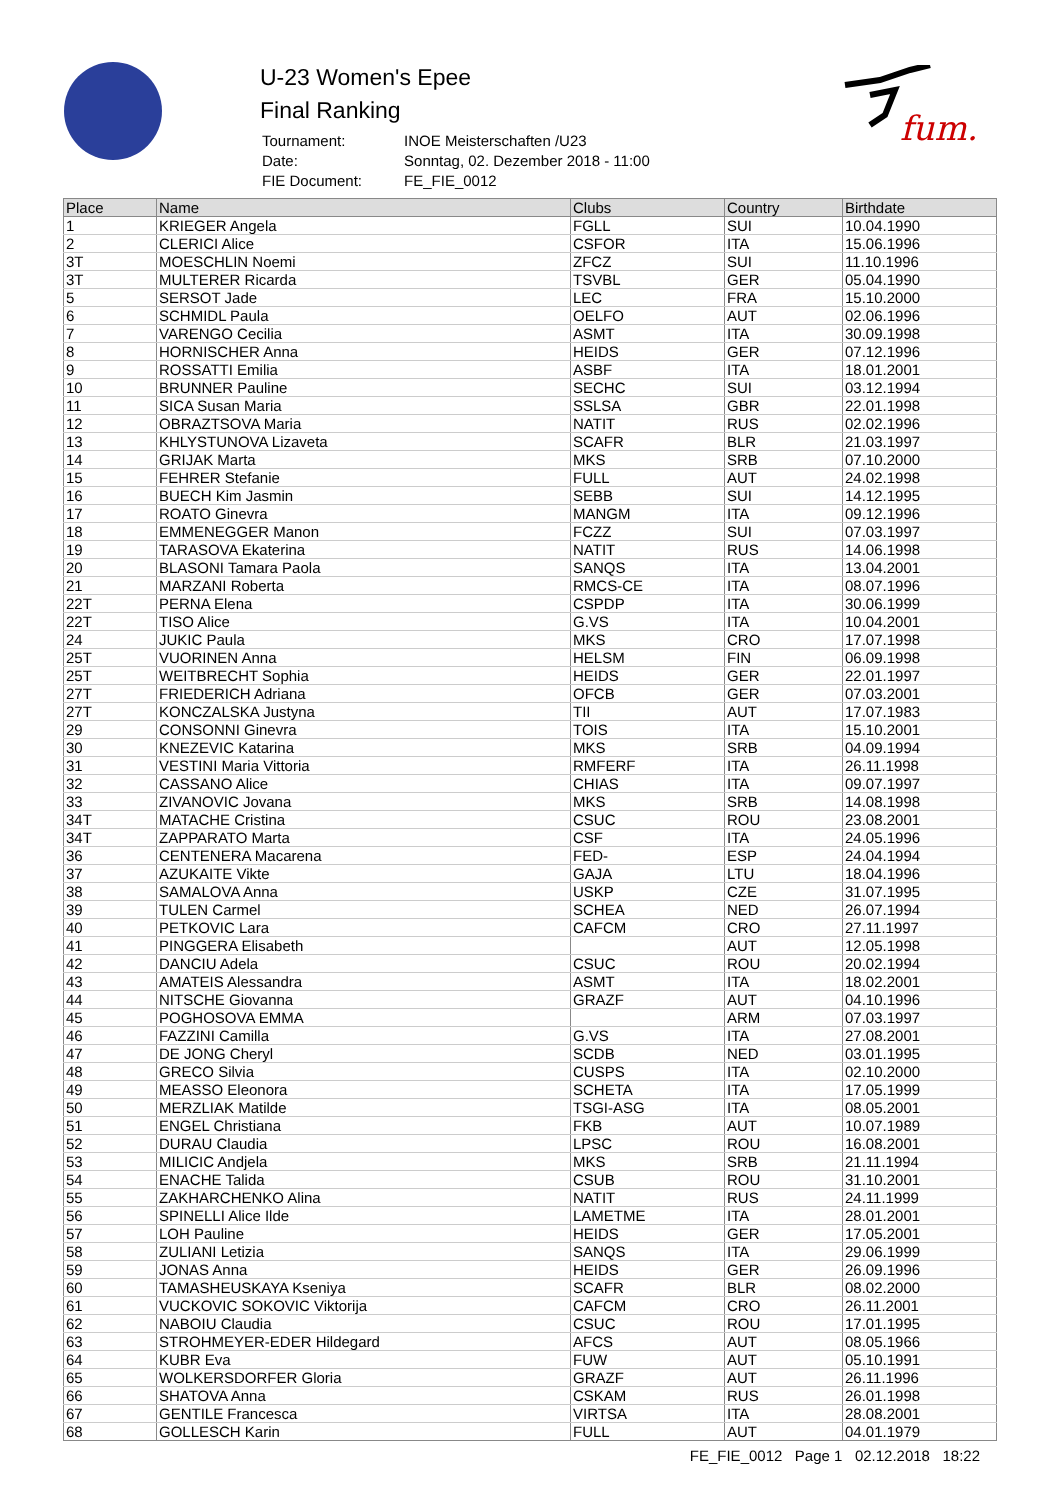U-23 Women's Epee
Final Ranking
| Tournament: | INOE Meisterschaften /U23 |
| Date: | Sonntag, 02. Dezember 2018 - 11:00 |
| FIE Document: | FE_FIE_0012 |
fum.
| Place | Name | Clubs | Country | Birthdate |
| --- | --- | --- | --- | --- |
| 1 | KRIEGER Angela | FGLL | SUI | 10.04.1990 |
| 2 | CLERICI Alice | CSFOR | ITA | 15.06.1996 |
| 3T | MOESCHLIN Noemi | ZFCZ | SUI | 11.10.1996 |
| 3T | MULTERER Ricarda | TSVBL | GER | 05.04.1990 |
| 5 | SERSOT Jade | LEC | FRA | 15.10.2000 |
| 6 | SCHMIDL Paula | OELFO | AUT | 02.06.1996 |
| 7 | VARENGO Cecilia | ASMT | ITA | 30.09.1998 |
| 8 | HORNISCHER Anna | HEIDS | GER | 07.12.1996 |
| 9 | ROSSATTI Emilia | ASBF | ITA | 18.01.2001 |
| 10 | BRUNNER Pauline | SECHC | SUI | 03.12.1994 |
| 11 | SICA Susan Maria | SSLSA | GBR | 22.01.1998 |
| 12 | OBRAZTSOVA Maria | NATIT | RUS | 02.02.1996 |
| 13 | KHLYSTUNOVA Lizaveta | SCAFR | BLR | 21.03.1997 |
| 14 | GRIJAK Marta | MKS | SRB | 07.10.2000 |
| 15 | FEHRER Stefanie | FULL | AUT | 24.02.1998 |
| 16 | BUECH Kim Jasmin | SEBB | SUI | 14.12.1995 |
| 17 | ROATO Ginevra | MANGM | ITA | 09.12.1996 |
| 18 | EMMENEGGER Manon | FCZZ | SUI | 07.03.1997 |
| 19 | TARASOVA Ekaterina | NATIT | RUS | 14.06.1998 |
| 20 | BLASONI Tamara Paola | SANQS | ITA | 13.04.2001 |
| 21 | MARZANI Roberta | RMCS-CE | ITA | 08.07.1996 |
| 22T | PERNA Elena | CSPDP | ITA | 30.06.1999 |
| 22T | TISO Alice | G.VS | ITA | 10.04.2001 |
| 24 | JUKIC Paula | MKS | CRO | 17.07.1998 |
| 25T | VUORINEN Anna | HELSM | FIN | 06.09.1998 |
| 25T | WEITBRECHT Sophia | HEIDS | GER | 22.01.1997 |
| 27T | FRIEDERICH Adriana | OFCB | GER | 07.03.2001 |
| 27T | KONCZALSKA Justyna | TII | AUT | 17.07.1983 |
| 29 | CONSONNI Ginevra | TOIS | ITA | 15.10.2001 |
| 30 | KNEZEVIC Katarina | MKS | SRB | 04.09.1994 |
| 31 | VESTINI Maria Vittoria | RMFERF | ITA | 26.11.1998 |
| 32 | CASSANO Alice | CHIAS | ITA | 09.07.1997 |
| 33 | ZIVANOVIC Jovana | MKS | SRB | 14.08.1998 |
| 34T | MATACHE Cristina | CSUC | ROU | 23.08.2001 |
| 34T | ZAPPARATO Marta | CSF | ITA | 24.05.1996 |
| 36 | CENTENERA Macarena | FED- | ESP | 24.04.1994 |
| 37 | AZUKAITE Vikte | GAJA | LTU | 18.04.1996 |
| 38 | SAMALOVA Anna | USKP | CZE | 31.07.1995 |
| 39 | TULEN Carmel | SCHEA | NED | 26.07.1994 |
| 40 | PETKOVIC Lara | CAFCM | CRO | 27.11.1997 |
| 41 | PINGGERA Elisabeth | | AUT | 12.05.1998 |
| 42 | DANCIU Adela | CSUC | ROU | 20.02.1994 |
| 43 | AMATEIS Alessandra | ASMT | ITA | 18.02.2001 |
| 44 | NITSCHE Giovanna | GRAZF | AUT | 04.10.1996 |
| 45 | POGHOSOVA EMMA | | ARM | 07.03.1997 |
| 46 | FAZZINI Camilla | G.VS | ITA | 27.08.2001 |
| 47 | DE JONG Cheryl | SCDB | NED | 03.01.1995 |
| 48 | GRECO Silvia | CUSPS | ITA | 02.10.2000 |
| 49 | MEASSO Eleonora | SCHETA | ITA | 17.05.1999 |
| 50 | MERZLIAK Matilde | TSGI-ASG | ITA | 08.05.2001 |
| 51 | ENGEL Christiana | FKB | AUT | 10.07.1989 |
| 52 | DURAU Claudia | LPSC | ROU | 16.08.2001 |
| 53 | MILICIC Andjela | MKS | SRB | 21.11.1994 |
| 54 | ENACHE Talida | CSUB | ROU | 31.10.2001 |
| 55 | ZAKHARCHENKO Alina | NATIT | RUS | 24.11.1999 |
| 56 | SPINELLI Alice Ilde | LAMETME | ITA | 28.01.2001 |
| 57 | LOH Pauline | HEIDS | GER | 17.05.2001 |
| 58 | ZULIANI Letizia | SANQS | ITA | 29.06.1999 |
| 59 | JONAS Anna | HEIDS | GER | 26.09.1996 |
| 60 | TAMASHEUSKAYA Kseniya | SCAFR | BLR | 08.02.2000 |
| 61 | VUCKOVIC SOKOVIC Viktorija | CAFCM | CRO | 26.11.2001 |
| 62 | NABOIU Claudia | CSUC | ROU | 17.01.1995 |
| 63 | STROHMEYER-EDER Hildegard | AFCS | AUT | 08.05.1966 |
| 64 | KUBR Eva | FUW | AUT | 05.10.1991 |
| 65 | WOLKERSDORFER Gloria | GRAZF | AUT | 26.11.1996 |
| 66 | SHATOVA Anna | CSKAM | RUS | 26.01.1998 |
| 67 | GENTILE Francesca | VIRTSA | ITA | 28.08.2001 |
| 68 | GOLLESCH Karin | FULL | AUT | 04.01.1979 |
FE_FIE_0012 Page 1 02.12.2018 18:22